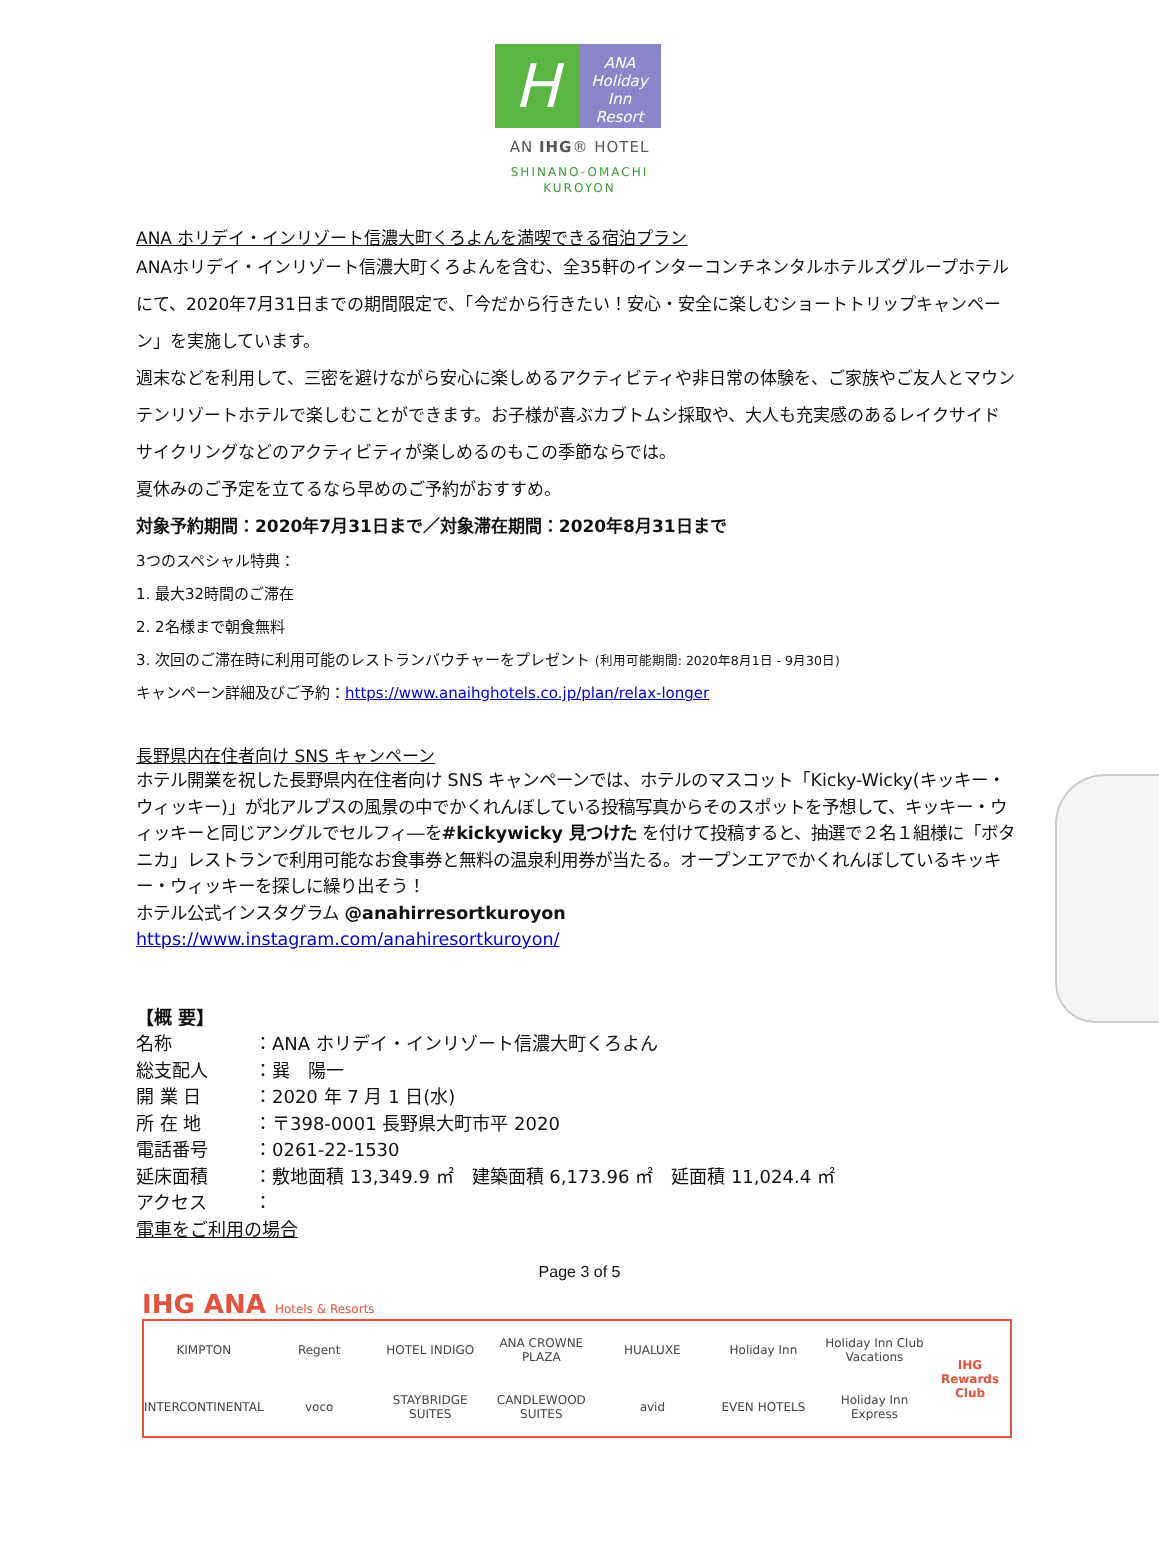H
ANA
Holiday Inn
Resort
AN IHG® HOTEL
SHINANO-OMACHI
KUROYON
ANA ホリデイ・インリゾート信濃大町くろよんを満喫できる宿泊プラン
ANAホリデイ・インリゾート信濃大町くろよんを含む、全35軒のインターコンチネンタルホテルズグループホテルにて、2020年7月31日までの期間限定で、「今だから行きたい！安心・安全に楽しむショートトリップキャンペーン」を実施しています。
週末などを利用して、三密を避けながら安心に楽しめるアクティビティや非日常の体験を、ご家族やご友人とマウンテンリゾートホテルで楽しむことができます。お子様が喜ぶカブトムシ採取や、大人も充実感のあるレイクサイドサイクリングなどのアクティビティが楽しめるのもこの季節ならでは。
夏休みのご予定を立てるなら早めのご予約がおすすめ。
対象予約期間：2020年7月31日まで／対象滞在期間：2020年8月31日まで
3つのスペシャル特典：
1. 最大32時間のご滞在
2. 2名様まで朝食無料
3. 次回のご滞在時に利用可能のレストランバウチャーをプレゼント (利用可能期間: 2020年8月1日 - 9月30日)
キャンペーン詳細及びご予約：https://www.anaihghotels.co.jp/plan/relax-longer
長野県内在住者向け SNS キャンペーン
ホテル開業を祝した長野県内在住者向け SNS キャンペーンでは、ホテルのマスコット「Kicky-Wicky(キッキー・ウィッキー)」が北アルプスの風景の中でかくれんぼしている投稿写真からそのスポットを予想して、キッキー・ウィッキーと同じアングルでセルフィ―を#kickywicky 見つけた を付けて投稿すると、抽選で２名１組様に「ボタニカ」レストランで利用可能なお食事券と無料の温泉利用券が当たる。オープンエアでかくれんぼしているキッキー・ウィッキーを探しに繰り出そう！
ホテル公式インスタグラム @anahirresortkuroyon
https://www.instagram.com/anahiresortkuroyon/
| 【概 要】 | |
| 名称 | ：ANA ホリデイ・インリゾート信濃大町くろよん |
| 総支配人 | ：巽 陽一 |
| 開 業 日 | ：2020 年 7 月 1 日(水) |
| 所 在 地 | ：〒398-0001 長野県大町市平 2020 |
| 電話番号 | ：0261-22-1530 |
| 延床面積 | ：敷地面積 13,349.9 ㎡ 建築面積 6,173.96 ㎡ 延面積 11,024.4 ㎡ |
| アクセス | ： |
| 電車をご利用の場合 | |
Page 3 of 5
IHG ANA Hotels & Resorts
KIMPTON Regent HOTEL INDIGO ANA CROWNE PLAZA HUALUXE Holiday Inn Holiday Inn Club Vacations IHG Rewards Club INTERCONTINENTAL voco STAYBRIDGE SUITES CANDLEWOOD SUITES avid EVEN HOTELS Holiday Inn Express